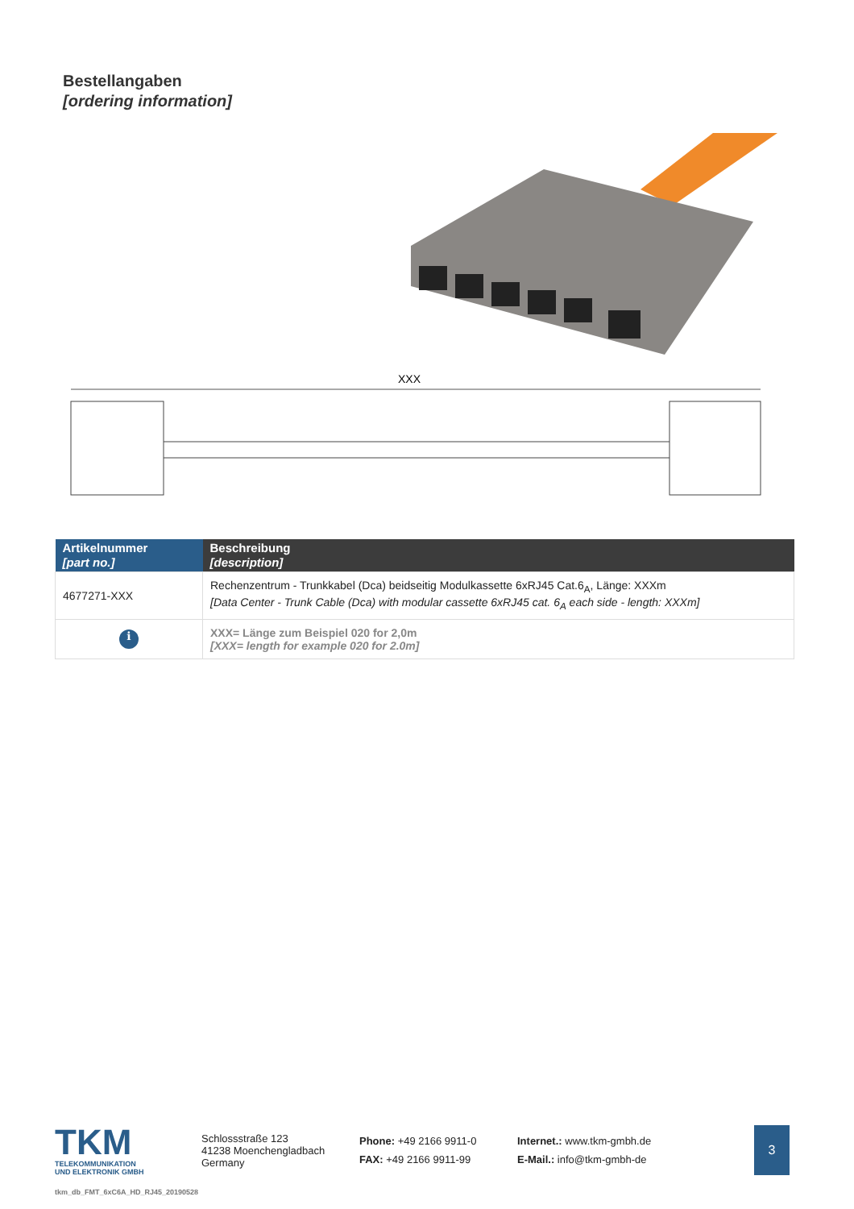Bestellangaben
[ordering information]
XXX
| Artikelnummer [part no.] | Beschreibung [description] |
| --- | --- |
| 4677271-XXX | Rechenzentrum - Trunkkabel (Dca) beidseitig Modulkassette 6xRJ45 Cat.6<sub>A</sub>, Länge: XXXm [Data Center - Trunk Cable (Dca) with modular cassette 6xRJ45 cat. 6<sub>A</sub> each side - length: XXXm] |
| i | XXX= Länge zum Beispiel 020 for 2,0m [XXX= length for example 020 for 2.0m] |
TKM
TELEKOMMUNIKATION
UND ELEKTRONIK GMBH
Schlossstraße 123
41238 Moenchengladbach
Germany
Phone: +49 2166 9911-0
FAX: +49 2166 9911-99
Internet.: www.tkm-gmbh.de
E-Mail.: info@tkm-gmbh-de
3
tkm_db_FMT_6xC6A_HD_RJ45_20190528